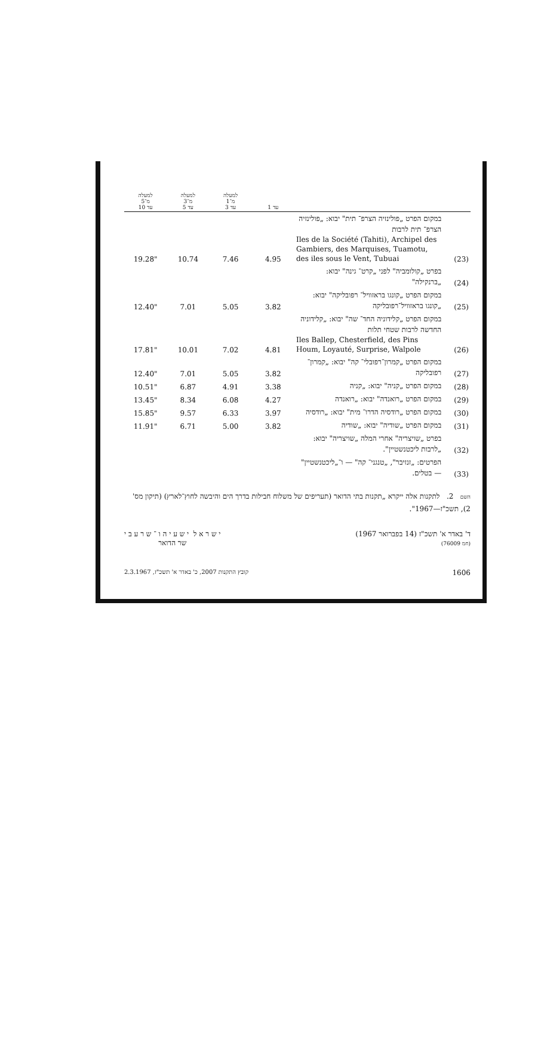| | | עד 1 | למעלה מ־1 עד 3 | למעלה מ־3 עד 5 | למעלה מ־5 עד 10 |
| --- | --- | --- | --- | --- | --- |
| (23) | במקום הפרט „פולינזיה הצרפ־ תית" יבוא: „פולינזיה הצרפ־ תית לרבות Iles de la Société (Tahiti), Archipel des Gambiers, des Marquises, Tuamotu, des iles sous le Vent, Tubuai | 4.95 | 7.46 | 10.74 | 19.28" |
| (24) | בפרט „קולומביה" לפני „קרט־ גינה" יבוא: „ברנקילה" | | | | |
| (25) | במקום הפרט „קונגו בראזוויל־ רפובליקה" יבוא: „קונגו בראזוויל־רפובליקה | 3.82 | 5.05 | 7.01 | 12.40" |
| (26) | במקום הפרט „קלידוניה החד־ שה" יבוא: „קלידוניה החדשה לרבות שטחי תלות Iles Ballep, Chesterfield, des Pins Houm, Loyauté, Surprise, Walpole | 4.81 | 7.02 | 10.01 | 17.81" |
| (27) | במקום הפרט „קמרון־רפובלי־ קה" יבוא: „קמרון־רפובליקה | 3.82 | 5.05 | 7.01 | 12.40" |
| (28) | במקום הפרט „קניה" יבוא: „קניה | 3.38 | 4.91 | 6.87 | 10.51" |
| (29) | במקום הפרט „רואנדה" יבוא: „רואנדה | 4.27 | 6.08 | 8.34 | 13.45" |
| (30) | במקום הפרט „רודסיה הדרו־ מית" יבוא: „רודסיה | 3.97 | 6.33 | 9.57 | 15.85" |
| (31) | במקום הפרט „שודיה" יבוא: „שודיה | 3.82 | 5.00 | 6.71 | 11.91" |
| (32) | בפרט „שויצריה" אחרי המלה „שויצריה" יבוא: „לרבות ליכטנשטיין". | | | | |
| (33) | הפרטים: „זנזיבר", „טנגני־ קה" — ו־„ליכטנשטיין" — בטלים. | | | | |
השם 2. לתקנות אלה ייקרא „תקנות בתי הדואר (תעריפים של משלוח חבילות בדרך הים והיבשה לחוץ־לארץ) (תיקון מס' 2), תשכ"ז—1967".
ד' באדר א' תשכ"ז (14 בפברואר 1967)
(חמ 76009)
י ש ר א ל י ש ע י ה ו ־ ש ר ע ב י
שר הדואר
1606 קובץ התקנות 2007, כ' באדר א' תשכ"ז, 2.3.1967